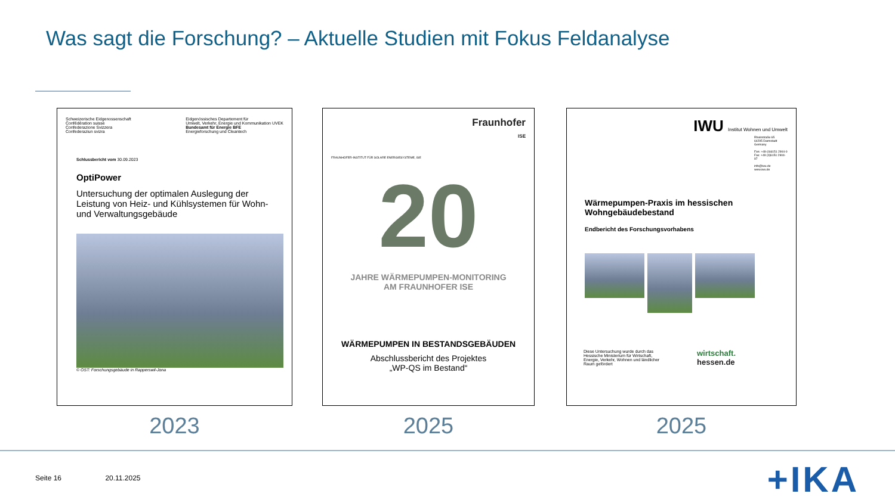Was sagt die Forschung? – Aktuelle Studien mit Fokus Feldanalyse
Schweizerische Eidgenossenschaft
Confédération suisse
Confederazione Svizzera
Confederaziun svizra
Eidgenössisches Departement für
Umwelt, Verkehr, Energie und Kommunikation UVEK
Bundesamt für Energie BFE
Energieforschung und Cleantech
Schlussbericht vom 30.09.2023
OptiPower
Untersuchung der optimalen Auslegung der Leistung von Heiz- und Kühlsystemen für Wohn- und Verwaltungsgebäude
© OST: Forschungsgebäude in Rapperswil-Jona
2023
Fraunhofer
ISE
FRAUNHOFER-INSTITUT FÜR SOLARE ENERGIESYSTEME, ISE
20
JAHRE WÄRMEPUMPEN-MONITORING
AM FRAUNHOFER ISE
WÄRMEPUMPEN IN BESTANDSGEBÄUDEN
Abschlussbericht des Projektes
„WP-QS im Bestand“
2025
IWU Institut Wohnen und Umwelt
Rheinstraße 65
64295 Darmstadt
Germany
Fon: +49 (0)6151 2904-0
Fax: +49 (0)6151 2904-97
info@iwu.de
www.iwu.de
Wärmepumpen-Praxis im hessischen Wohngebäudebestand
Endbericht des Forschungsvorhabens
Diese Untersuchung wurde durch das Hessische Ministerium für Wirtschaft, Energie, Verkehr, Wohnen und ländlicher Raum gefördert
wirtschaft.
hessen.de
2025
Seite 16 20.11.2025 +IKA